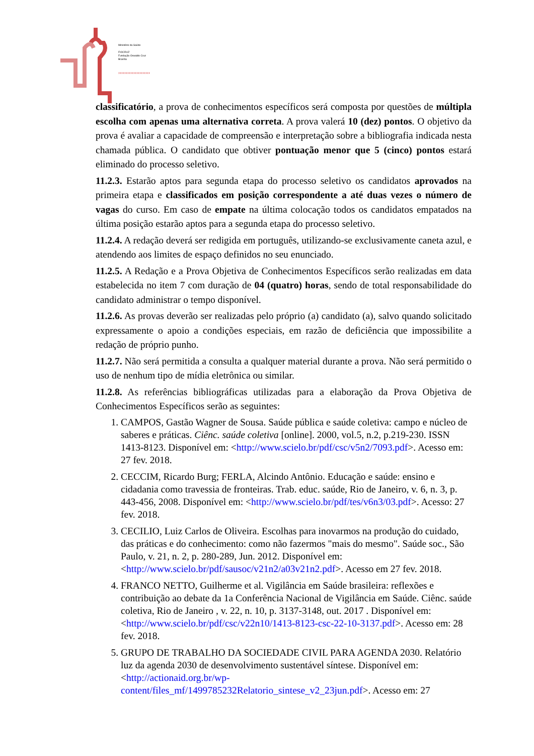›››››››››››››››››››››
Ministério da Saúde
FIOCRUZ
Fundação Oswaldo Cruz
Brasília
classificatório, a prova de conhecimentos específicos será composta por questões de múltipla escolha com apenas uma alternativa correta. A prova valerá 10 (dez) pontos. O objetivo da prova é avaliar a capacidade de compreensão e interpretação sobre a bibliografia indicada nesta chamada pública. O candidato que obtiver pontuação menor que 5 (cinco) pontos estará eliminado do processo seletivo.
11.2.3. Estarão aptos para segunda etapa do processo seletivo os candidatos aprovados na primeira etapa e classificados em posição correspondente a até duas vezes o número de vagas do curso. Em caso de empate na última colocação todos os candidatos empatados na última posição estarão aptos para a segunda etapa do processo seletivo.
11.2.4. A redação deverá ser redigida em português, utilizando-se exclusivamente caneta azul, e atendendo aos limites de espaço definidos no seu enunciado.
11.2.5. A Redação e a Prova Objetiva de Conhecimentos Específicos serão realizadas em data estabelecida no item 7 com duração de 04 (quatro) horas, sendo de total responsabilidade do candidato administrar o tempo disponível.
11.2.6. As provas deverão ser realizadas pelo próprio (a) candidato (a), salvo quando solicitado expressamente o apoio a condições especiais, em razão de deficiência que impossibilite a redação de próprio punho.
11.2.7. Não será permitida a consulta a qualquer material durante a prova. Não será permitido o uso de nenhum tipo de mídia eletrônica ou similar.
11.2.8. As referências bibliográficas utilizadas para a elaboração da Prova Objetiva de Conhecimentos Específicos serão as seguintes:
1. CAMPOS, Gastão Wagner de Sousa. Saúde pública e saúde coletiva: campo e núcleo de saberes e práticas. Ciênc. saúde coletiva [online]. 2000, vol.5, n.2, p.219-230. ISSN 1413-8123. Disponível em: <http://www.scielo.br/pdf/csc/v5n2/7093.pdf>. Acesso em: 27 fev. 2018.
2. CECCIM, Ricardo Burg; FERLA, Alcindo Antônio. Educação e saúde: ensino e cidadania como travessia de fronteiras. Trab. educ. saúde, Rio de Janeiro, v. 6, n. 3, p. 443-456, 2008. Disponível em: <http://www.scielo.br/pdf/tes/v6n3/03.pdf>. Acesso: 27 fev. 2018.
3. CECILIO, Luiz Carlos de Oliveira. Escolhas para inovarmos na produção do cuidado, das práticas e do conhecimento: como não fazermos "mais do mesmo". Saúde soc., São Paulo, v. 21, n. 2, p. 280-289, Jun. 2012. Disponível em: <http://www.scielo.br/pdf/sausoc/v21n2/a03v21n2.pdf>. Acesso em 27 fev. 2018.
4. FRANCO NETTO, Guilherme et al. Vigilância em Saúde brasileira: reflexões e contribuição ao debate da 1a Conferência Nacional de Vigilância em Saúde. Ciênc. saúde coletiva, Rio de Janeiro , v. 22, n. 10, p. 3137-3148, out. 2017 . Disponível em: <http://www.scielo.br/pdf/csc/v22n10/1413-8123-csc-22-10-3137.pdf>. Acesso em: 28 fev. 2018.
5. GRUPO DE TRABALHO DA SOCIEDADE CIVIL PARA AGENDA 2030. Relatório luz da agenda 2030 de desenvolvimento sustentável síntese. Disponível em: <http://actionaid.org.br/wp-content/files_mf/1499785232Relatorio_sintese_v2_23jun.pdf>. Acesso em: 27